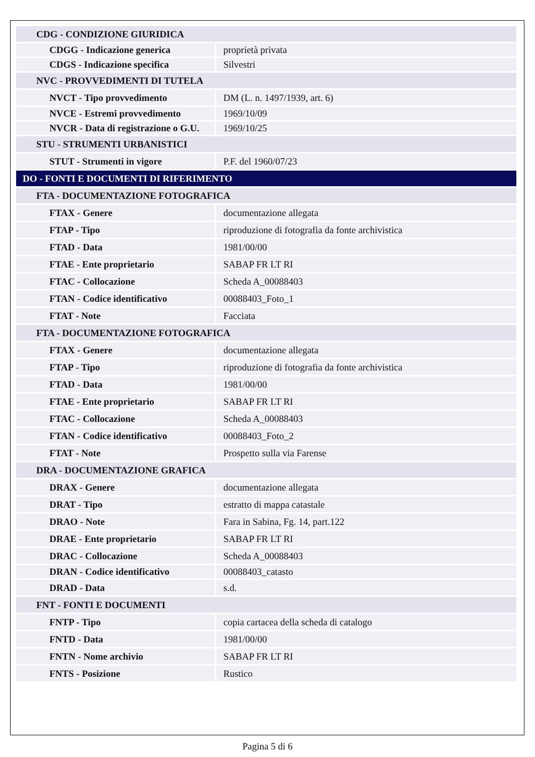| CDG - CONDIZIONE GIURIDICA | |
| CDGG - Indicazione generica | proprietà privata |
| CDGS - Indicazione specifica | Silvestri |
| NVC - PROVVEDIMENTI DI TUTELA | |
| NVCT - Tipo provvedimento | DM (L. n. 1497/1939, art. 6) |
| NVCE - Estremi provvedimento | 1969/10/09 |
| NVCR - Data di registrazione o G.U. | 1969/10/25 |
| STU - STRUMENTI URBANISTICI | |
| STUT - Strumenti in vigore | P.F. del 1960/07/23 |
| DO - FONTI E DOCUMENTI DI RIFERIMENTO | |
| FTA - DOCUMENTAZIONE FOTOGRAFICA | |
| FTAX - Genere | documentazione allegata |
| FTAP - Tipo | riproduzione di fotografia da fonte archivistica |
| FTAD - Data | 1981/00/00 |
| FTAE - Ente proprietario | SABAP FR LT RI |
| FTAC - Collocazione | Scheda A_00088403 |
| FTAN - Codice identificativo | 00088403_Foto_1 |
| FTAT - Note | Facciata |
| FTA - DOCUMENTAZIONE FOTOGRAFICA | |
| FTAX - Genere | documentazione allegata |
| FTAP - Tipo | riproduzione di fotografia da fonte archivistica |
| FTAD - Data | 1981/00/00 |
| FTAE - Ente proprietario | SABAP FR LT RI |
| FTAC - Collocazione | Scheda A_00088403 |
| FTAN - Codice identificativo | 00088403_Foto_2 |
| FTAT - Note | Prospetto sulla via Farense |
| DRA - DOCUMENTAZIONE GRAFICA | |
| DRAX - Genere | documentazione allegata |
| DRAT - Tipo | estratto di mappa catastale |
| DRAO - Note | Fara in Sabina, Fg. 14, part.122 |
| DRAE - Ente proprietario | SABAP FR LT RI |
| DRAC - Collocazione | Scheda A_00088403 |
| DRAN - Codice identificativo | 00088403_catasto |
| DRAD - Data | s.d. |
| FNT - FONTI E DOCUMENTI | |
| FNTP - Tipo | copia cartacea della scheda di catalogo |
| FNTD - Data | 1981/00/00 |
| FNTN - Nome archivio | SABAP FR LT RI |
| FNTS - Posizione | Rustico |
Pagina 5 di 6